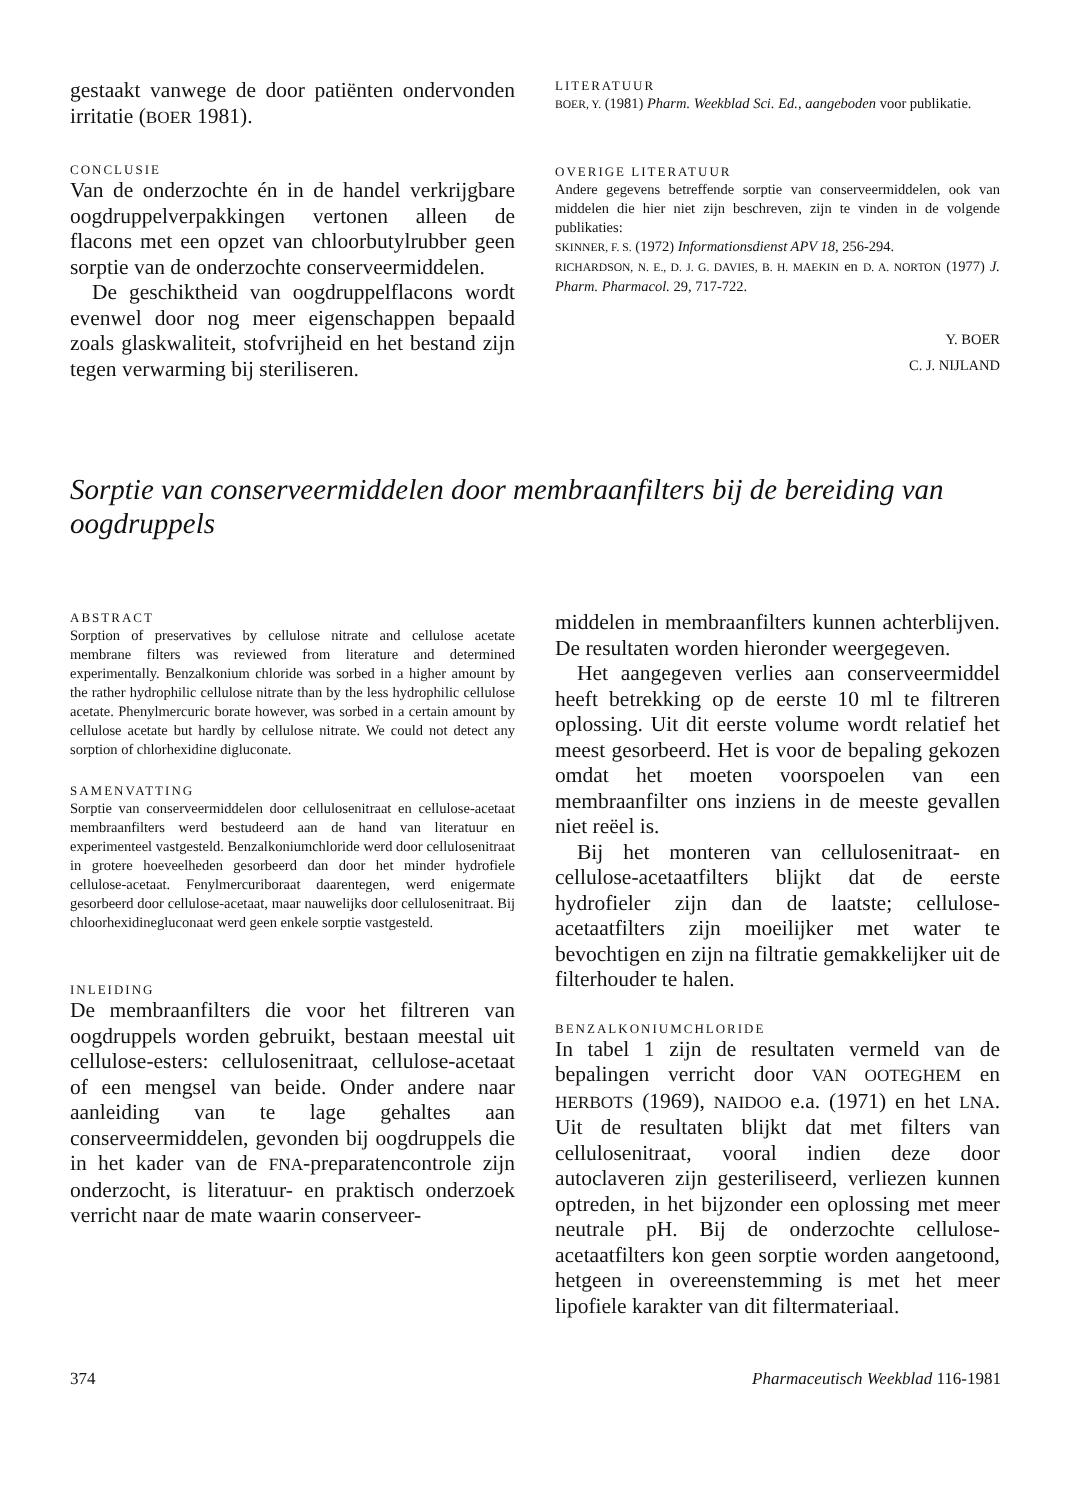gestaakt vanwege de door patiënten ondervonden irritatie (BOER 1981).
CONCLUSIE
Van de onderzochte én in de handel verkrijgbare oogdruppelverpakkingen vertonen alleen de flacons met een opzet van chloorbutylrubber geen sorptie van de onderzochte conserveermiddelen.
De geschiktheid van oogdruppelflacons wordt evenwel door nog meer eigenschappen bepaald zoals glaskwaliteit, stofvrijheid en het bestand zijn tegen verwarming bij steriliseren.
LITERATUUR
BOER, Y. (1981) Pharm. Weekblad Sci. Ed., aangeboden voor publikatie.
OVERIGE LITERATUUR
Andere gegevens betreffende sorptie van conserveermiddelen, ook van middelen die hier niet zijn beschreven, zijn te vinden in de volgende publikaties:
SKINNER, F. S. (1972) Informationsdienst APV 18, 256-294.
RICHARDSON, N. E., D. J. G. DAVIES, B. H. MAEKIN en D. A. NORTON (1977) J. Pharm. Pharmacol. 29, 717-722.
Y. BOER
C. J. NIJLAND
Sorptie van conserveermiddelen door membraanfilters bij de bereiding van oogdruppels
ABSTRACT
Sorption of preservatives by cellulose nitrate and cellulose acetate membrane filters was reviewed from literature and determined experimentally. Benzalkonium chloride was sorbed in a higher amount by the rather hydrophilic cellulose nitrate than by the less hydrophilic cellulose acetate. Phenylmercuric borate however, was sorbed in a certain amount by cellulose acetate but hardly by cellulose nitrate. We could not detect any sorption of chlorhexidine digluconate.
SAMENVATTING
Sorptie van conserveermiddelen door cellulosenitraat en cellulose-acetaat membraanfilters werd bestudeerd aan de hand van literatuur en experimenteel vastgesteld. Benzalkoniumchloride werd door cellulosenitraat in grotere hoeveelheden gesorbeerd dan door het minder hydrofiele cellulose-acetaat. Fenylmercuriboraat daarentegen, werd enigermate gesorbeerd door cellulose-acetaat, maar nauwelijks door cellulosenitraat. Bij chloorhexidinegluconaat werd geen enkele sorptie vastgesteld.
INLEIDING
De membraanfilters die voor het filtreren van oogdruppels worden gebruikt, bestaan meestal uit cellulose-esters: cellulosenitraat, cellulose-acetaat of een mengsel van beide. Onder andere naar aanleiding van te lage gehaltes aan conserveermiddelen, gevonden bij oogdruppels die in het kader van de FNA-preparatencontrole zijn onderzocht, is literatuur- en praktisch onderzoek verricht naar de mate waarin conserveer-
middelen in membraanfilters kunnen achterblijven. De resultaten worden hieronder weergegeven.
Het aangegeven verlies aan conserveermiddel heeft betrekking op de eerste 10 ml te filtreren oplossing. Uit dit eerste volume wordt relatief het meest gesorbeerd. Het is voor de bepaling gekozen omdat het moeten voorspoelen van een membraanfilter ons inziens in de meeste gevallen niet reëel is.
Bij het monteren van cellulosenitraat- en cellulose-acetaatfilters blijkt dat de eerste hydrofieler zijn dan de laatste; cellulose-acetaatfilters zijn moeilijker met water te bevochtigen en zijn na filtratie gemakkelijker uit de filterhouder te halen.
BENZALKONIUMCHLORIDE
In tabel 1 zijn de resultaten vermeld van de bepalingen verricht door VAN OOTEGHEM en HERBOTS (1969), NAIDOO e.a. (1971) en het LNA. Uit de resultaten blijkt dat met filters van cellulosenitraat, vooral indien deze door autoclaveren zijn gesteriliseerd, verliezen kunnen optreden, in het bijzonder een oplossing met meer neutrale pH. Bij de onderzochte cellulose-acetaatfilters kon geen sorptie worden aangetoond, hetgeen in overeenstemming is met het meer lipofiele karakter van dit filtermateriaal.
374 Pharmaceutisch Weekblad 116-1981